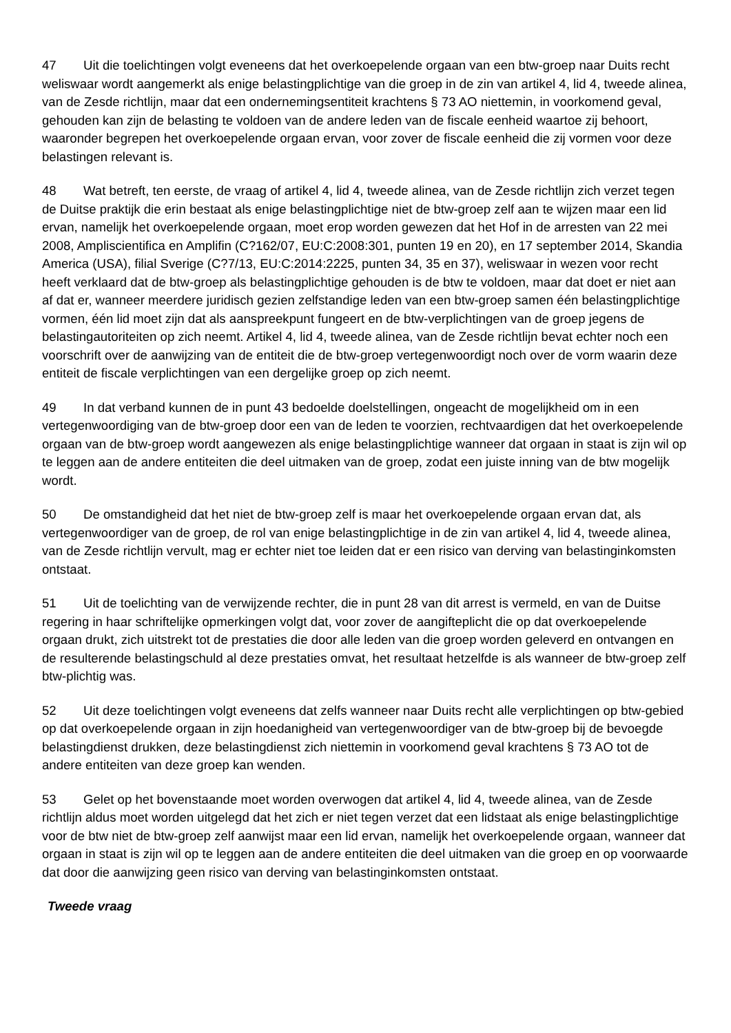47 Uit die toelichtingen volgt eveneens dat het overkoepelende orgaan van een btw-groep naar Duits recht weliswaar wordt aangemerkt als enige belastingplichtige van die groep in de zin van artikel 4, lid 4, tweede alinea, van de Zesde richtlijn, maar dat een ondernemingsentiteit krachtens § 73 AO niettemin, in voorkomend geval, gehouden kan zijn de belasting te voldoen van de andere leden van de fiscale eenheid waartoe zij behoort, waaronder begrepen het overkoepelende orgaan ervan, voor zover de fiscale eenheid die zij vormen voor deze belastingen relevant is.
48 Wat betreft, ten eerste, de vraag of artikel 4, lid 4, tweede alinea, van de Zesde richtlijn zich verzet tegen de Duitse praktijk die erin bestaat als enige belastingplichtige niet de btw-groep zelf aan te wijzen maar een lid ervan, namelijk het overkoepelende orgaan, moet erop worden gewezen dat het Hof in de arresten van 22 mei 2008, Ampliscientifica en Amplifin (C?162/07, EU:C:2008:301, punten 19 en 20), en 17 september 2014, Skandia America (USA), filial Sverige (C?7/13, EU:C:2014:2225, punten 34, 35 en 37), weliswaar in wezen voor recht heeft verklaard dat de btw-groep als belastingplichtige gehouden is de btw te voldoen, maar dat doet er niet aan af dat er, wanneer meerdere juridisch gezien zelfstandige leden van een btw-groep samen één belastingplichtige vormen, één lid moet zijn dat als aanspreekpunt fungeert en de btw-verplichtingen van de groep jegens de belastingautoriteiten op zich neemt. Artikel 4, lid 4, tweede alinea, van de Zesde richtlijn bevat echter noch een voorschrift over de aanwijzing van de entiteit die de btw-groep vertegenwoordigt noch over de vorm waarin deze entiteit de fiscale verplichtingen van een dergelijke groep op zich neemt.
49 In dat verband kunnen de in punt 43 bedoelde doelstellingen, ongeacht de mogelijkheid om in een vertegenwoordiging van de btw-groep door een van de leden te voorzien, rechtvaardigen dat het overkoepelende orgaan van de btw-groep wordt aangewezen als enige belastingplichtige wanneer dat orgaan in staat is zijn wil op te leggen aan de andere entiteiten die deel uitmaken van de groep, zodat een juiste inning van de btw mogelijk wordt.
50 De omstandigheid dat het niet de btw-groep zelf is maar het overkoepelende orgaan ervan dat, als vertegenwoordiger van de groep, de rol van enige belastingplichtige in de zin van artikel 4, lid 4, tweede alinea, van de Zesde richtlijn vervult, mag er echter niet toe leiden dat er een risico van derving van belastinginkomsten ontstaat.
51 Uit de toelichting van de verwijzende rechter, die in punt 28 van dit arrest is vermeld, en van de Duitse regering in haar schriftelijke opmerkingen volgt dat, voor zover de aangifteplicht die op dat overkoepelende orgaan drukt, zich uitstrekt tot de prestaties die door alle leden van die groep worden geleverd en ontvangen en de resulterende belastingschuld al deze prestaties omvat, het resultaat hetzelfde is als wanneer de btw-groep zelf btw-plichtig was.
52 Uit deze toelichtingen volgt eveneens dat zelfs wanneer naar Duits recht alle verplichtingen op btw-gebied op dat overkoepelende orgaan in zijn hoedanigheid van vertegenwoordiger van de btw-groep bij de bevoegde belastingdienst drukken, deze belastingdienst zich niettemin in voorkomend geval krachtens § 73 AO tot de andere entiteiten van deze groep kan wenden.
53 Gelet op het bovenstaande moet worden overwogen dat artikel 4, lid 4, tweede alinea, van de Zesde richtlijn aldus moet worden uitgelegd dat het zich er niet tegen verzet dat een lidstaat als enige belastingplichtige voor de btw niet de btw-groep zelf aanwijst maar een lid ervan, namelijk het overkoepelende orgaan, wanneer dat orgaan in staat is zijn wil op te leggen aan de andere entiteiten die deel uitmaken van die groep en op voorwaarde dat door die aanwijzing geen risico van derving van belastinginkomsten ontstaat.
Tweede vraag